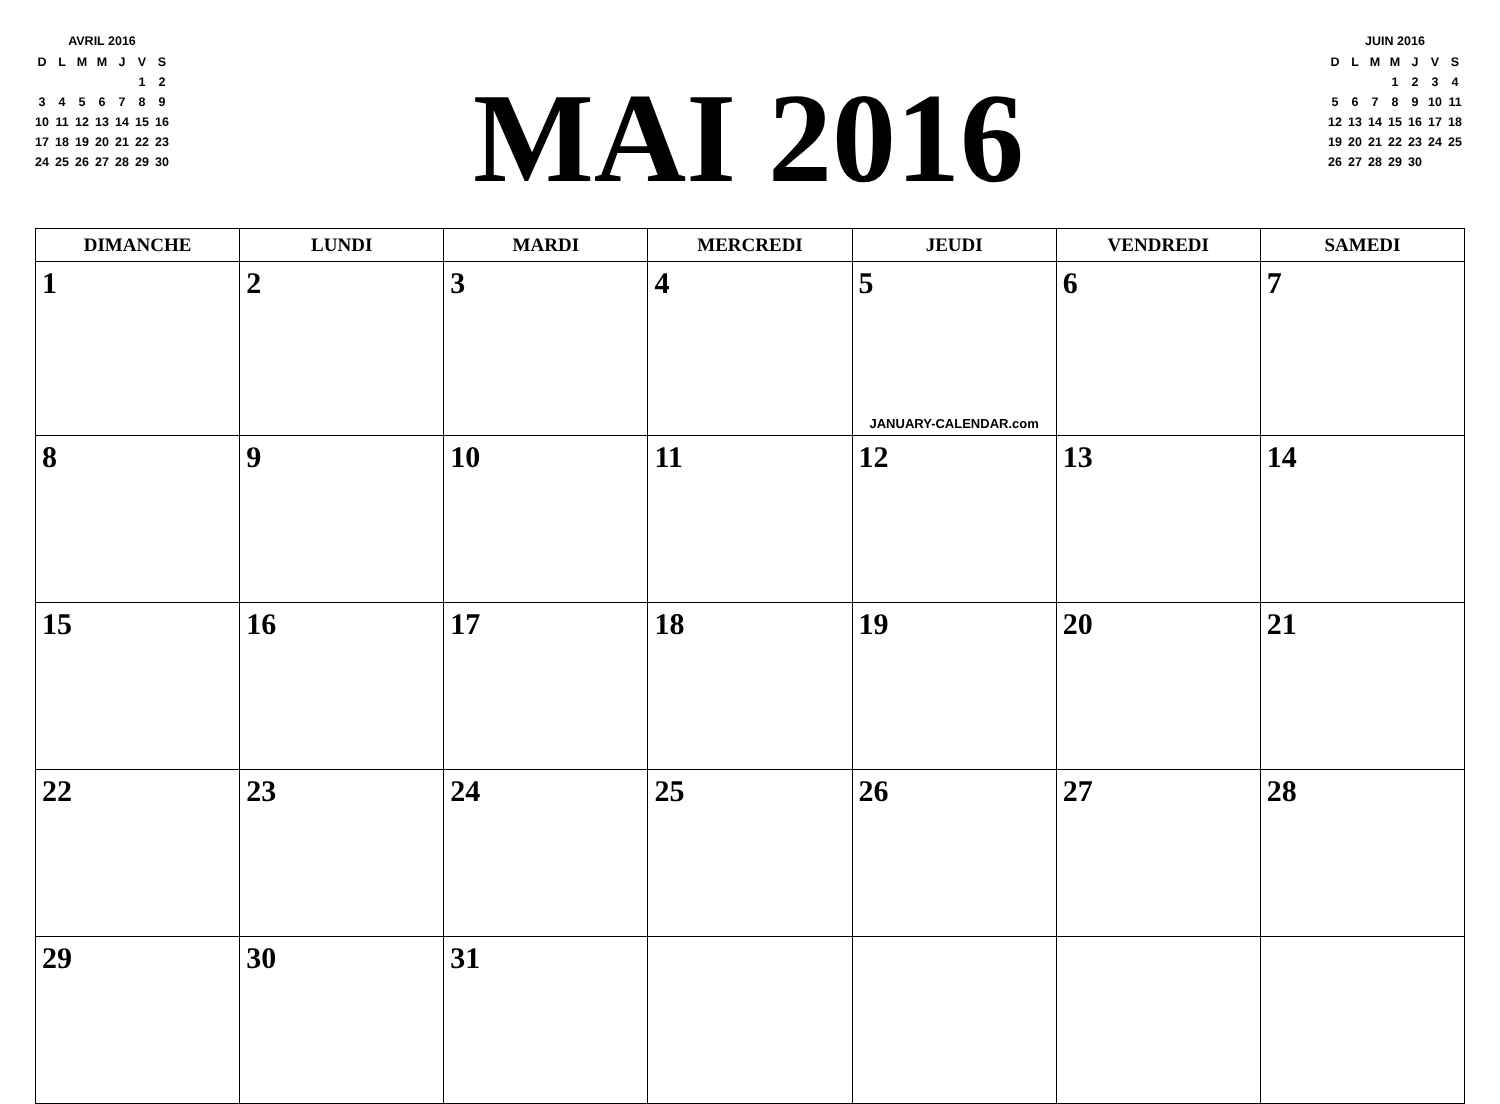AVRIL 2016
| D | L | M | M | J | V | S |
| | | | | | 1 | 2 |
| 3 | 4 | 5 | 6 | 7 | 8 | 9 |
| 10 | 11 | 12 | 13 | 14 | 15 | 16 |
| 17 | 18 | 19 | 20 | 21 | 22 | 23 |
| 24 | 25 | 26 | 27 | 28 | 29 | 30 |
MAI 2016
JUIN 2016
| D | L | M | M | J | V | S |
| | | | 1 | 2 | 3 | 4 |
| 5 | 6 | 7 | 8 | 9 | 10 | 11 |
| 12 | 13 | 14 | 15 | 16 | 17 | 18 |
| 19 | 20 | 21 | 22 | 23 | 24 | 25 |
| 26 | 27 | 28 | 29 | 30 | | |
| DIMANCHE | LUNDI | MARDI | MERCREDI | JEUDI | VENDREDI | SAMEDI |
| --- | --- | --- | --- | --- | --- | --- |
| 1 | 2 | 3 | 4 | 5 JANUARY-CALENDAR.com | 6 | 7 |
| 8 | 9 | 10 | 11 | 12 | 13 | 14 |
| 15 | 16 | 17 | 18 | 19 | 20 | 21 |
| 22 | 23 | 24 | 25 | 26 | 27 | 28 |
| 29 | 30 | 31 | | | | |